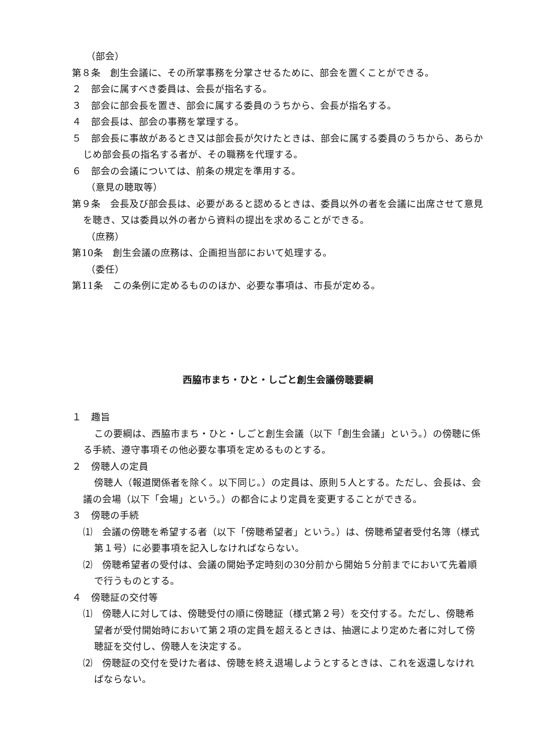（部会）
第８条　創生会議に、その所掌事務を分掌させるために、部会を置くことができる。
２　部会に属すべき委員は、会長が指名する。
３　部会に部会長を置き、部会に属する委員のうちから、会長が指名する。
４　部会長は、部会の事務を掌理する。
５　部会長に事故があるとき又は部会長が欠けたときは、部会に属する委員のうちから、あらかじめ部会長の指名する者が、その職務を代理する。
６　部会の会議については、前条の規定を準用する。
（意見の聴取等）
第９条　会長及び部会長は、必要があると認めるときは、委員以外の者を会議に出席させて意見を聴き、又は委員以外の者から資料の提出を求めることができる。
（庶務）
第10条　創生会議の庶務は、企画担当部において処理する。
（委任）
第11条　この条例に定めるもののほか、必要な事項は、市長が定める。
西脇市まち・ひと・しごと創生会議傍聴要綱
１　趣旨
この要綱は、西脇市まち・ひと・しごと創生会議（以下「創生会議」という。）の傍聴に係る手続、遵守事項その他必要な事項を定めるものとする。
２　傍聴人の定員
傍聴人（報道関係者を除く。以下同じ。）の定員は、原則５人とする。ただし、会長は、会議の会場（以下「会場」という。）の都合により定員を変更することができる。
３　傍聴の手続
⑴　会議の傍聴を希望する者（以下「傍聴希望者」という。）は、傍聴希望者受付名簿（様式第１号）に必要事項を記入しなければならない。
⑵　傍聴希望者の受付は、会議の開始予定時刻の30分前から開始５分前までにおいて先着順で行うものとする。
４　傍聴証の交付等
⑴　傍聴人に対しては、傍聴受付の順に傍聴証（様式第２号）を交付する。ただし、傍聴希望者が受付開始時において第２項の定員を超えるときは、抽選により定めた者に対して傍聴証を交付し、傍聴人を決定する。
⑵　傍聴証の交付を受けた者は、傍聴を終え退場しようとするときは、これを返還しなければならない。